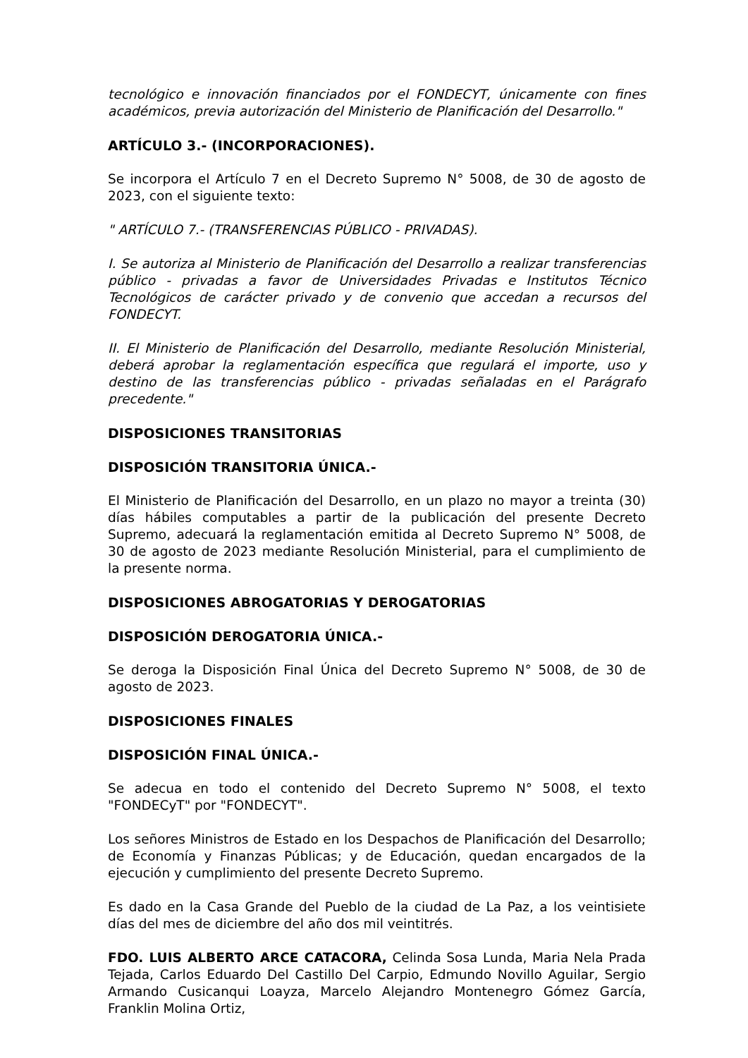tecnológico e innovación financiados por el FONDECYT, únicamente con fines académicos, previa autorización del Ministerio de Planificación del Desarrollo."
ARTÍCULO 3.- (INCORPORACIONES).
Se incorpora el Artículo 7 en el Decreto Supremo N° 5008, de 30 de agosto de 2023, con el siguiente texto:
" ARTÍCULO 7.- (TRANSFERENCIAS PÚBLICO - PRIVADAS).
I. Se autoriza al Ministerio de Planificación del Desarrollo a realizar transferencias público - privadas a favor de Universidades Privadas e Institutos Técnico Tecnológicos de carácter privado y de convenio que accedan a recursos del FONDECYT.
II. El Ministerio de Planificación del Desarrollo, mediante Resolución Ministerial, deberá aprobar la reglamentación específica que regulará el importe, uso y destino de las transferencias público - privadas señaladas en el Parágrafo precedente."
DISPOSICIONES TRANSITORIAS
DISPOSICIÓN TRANSITORIA ÚNICA.-
El Ministerio de Planificación del Desarrollo, en un plazo no mayor a treinta (30) días hábiles computables a partir de la publicación del presente Decreto Supremo, adecuará la reglamentación emitida al Decreto Supremo N° 5008, de 30 de agosto de 2023 mediante Resolución Ministerial, para el cumplimiento de la presente norma.
DISPOSICIONES ABROGATORIAS Y DEROGATORIAS
DISPOSICIÓN DEROGATORIA ÚNICA.-
Se deroga la Disposición Final Única del Decreto Supremo N° 5008, de 30 de agosto de 2023.
DISPOSICIONES FINALES
DISPOSICIÓN FINAL ÚNICA.-
Se adecua en todo el contenido del Decreto Supremo N° 5008, el texto "FONDECyT" por "FONDECYT".
Los señores Ministros de Estado en los Despachos de Planificación del Desarrollo; de Economía y Finanzas Públicas; y de Educación, quedan encargados de la ejecución y cumplimiento del presente Decreto Supremo.
Es dado en la Casa Grande del Pueblo de la ciudad de La Paz, a los veintisiete días del mes de diciembre del año dos mil veintitrés.
FDO. LUIS ALBERTO ARCE CATACORA, Celinda Sosa Lunda, Maria Nela Prada Tejada, Carlos Eduardo Del Castillo Del Carpio, Edmundo Novillo Aguilar, Sergio Armando Cusicanqui Loayza, Marcelo Alejandro Montenegro Gómez García, Franklin Molina Ortiz,